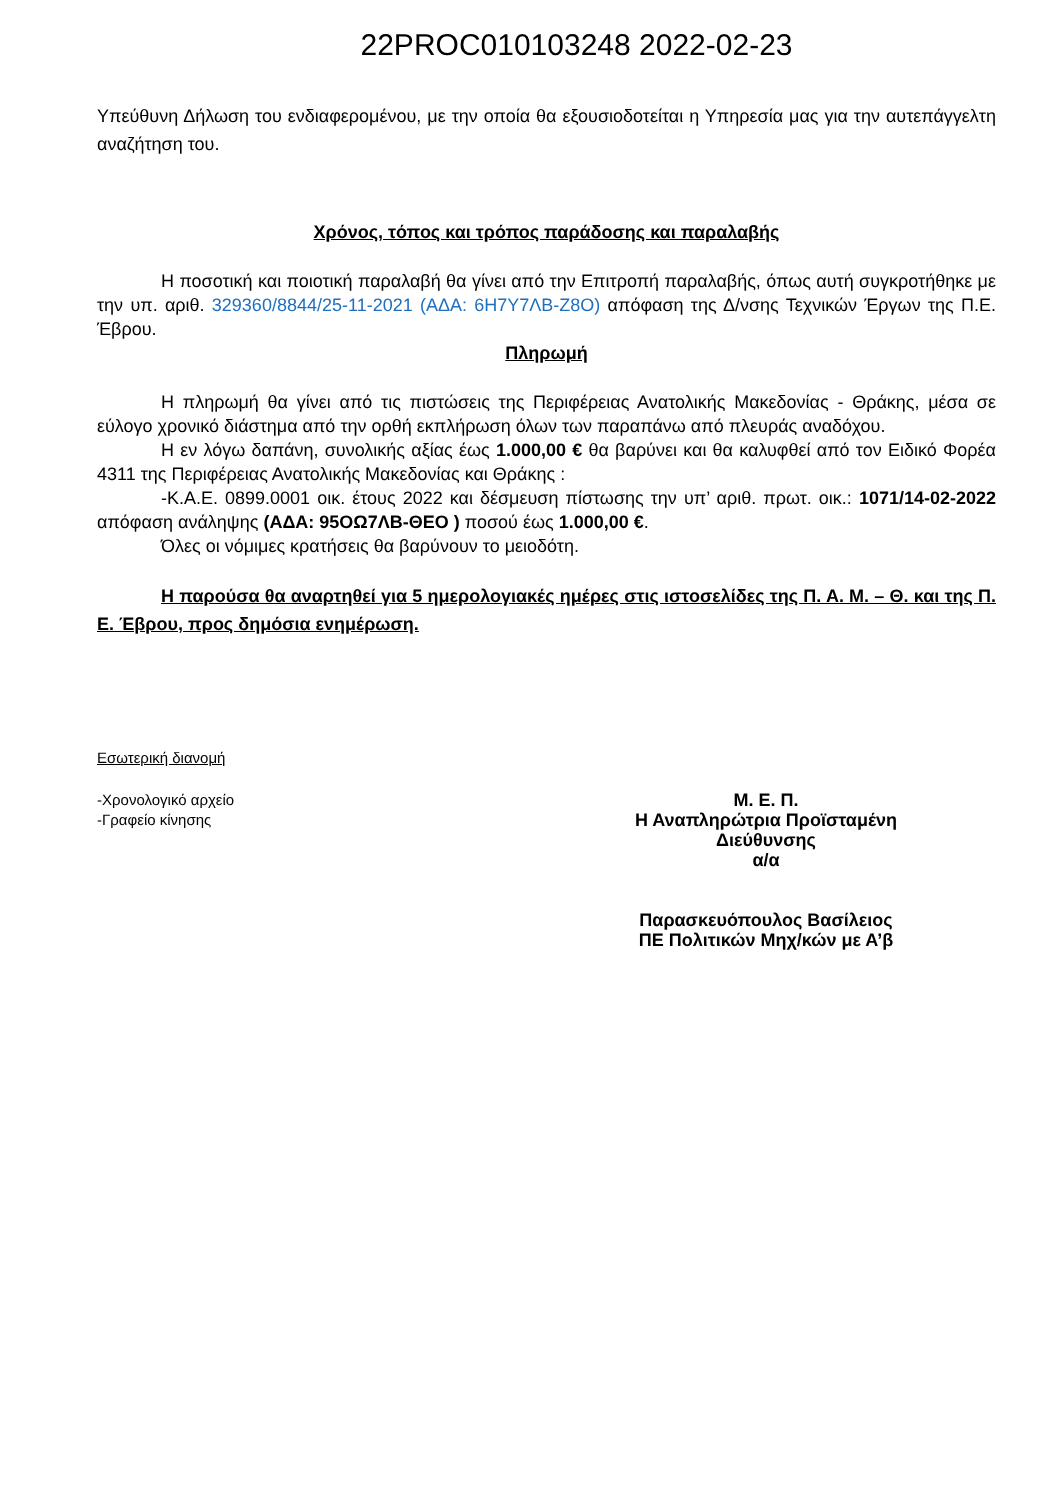22PROC010103248 2022-02-23
Υπεύθυνη Δήλωση του ενδιαφερομένου, με την οποία θα εξουσιοδοτείται η Υπηρεσία μας για την αυτεπάγγελτη αναζήτηση του.
Χρόνος, τόπος και τρόπος παράδοσης και παραλαβής
Η ποσοτική και ποιοτική παραλαβή θα γίνει από την Επιτροπή παραλαβής, όπως αυτή συγκροτήθηκε με την υπ. αριθ. 329360/8844/25-11-2021 (ΑΔΑ: 6Η7Υ7ΛΒ-Ζ8Ο) απόφαση της Δ/νσης Τεχνικών Έργων της Π.Ε. Έβρου.
Πληρωμή
Η πληρωμή θα γίνει από τις πιστώσεις της Περιφέρειας Ανατολικής Μακεδονίας - Θράκης, μέσα σε εύλογο χρονικό διάστημα από την ορθή εκπλήρωση όλων των παραπάνω από πλευράς αναδόχου.
Η εν λόγω δαπάνη, συνολικής αξίας έως 1.000,00 € θα βαρύνει και θα καλυφθεί από τον Ειδικό Φορέα 4311 της Περιφέρειας Ανατολικής Μακεδονίας και Θράκης :
-Κ.Α.Ε. 0899.0001 οικ. έτους 2022 και δέσμευση πίστωσης την υπ’ αριθ. πρωτ. οικ.: 1071/14-02-2022 απόφαση ανάληψης (ΑΔΑ: 95ΟΩ7ΛΒ-ΘΕΟ ) ποσού έως 1.000,00 €.
Όλες οι νόμιμες κρατήσεις θα βαρύνουν το μειοδότη.
Η παρούσα θα αναρτηθεί για 5 ημερολογιακές ημέρες στις ιστοσελίδες της Π. Α. Μ. – Θ. και της Π. Ε. Έβρου, προς δημόσια ενημέρωση.
Εσωτερική διανομή
-Χρονολογικό αρχείο
-Γραφείο κίνησης
Μ. Ε. Π.
Η Αναπληρώτρια Προϊσταμένη Διεύθυνσης
α/α
Παρασκευόπουλος Βασίλειος
ΠΕ Πολιτικών Μηχ/κών με Α’β